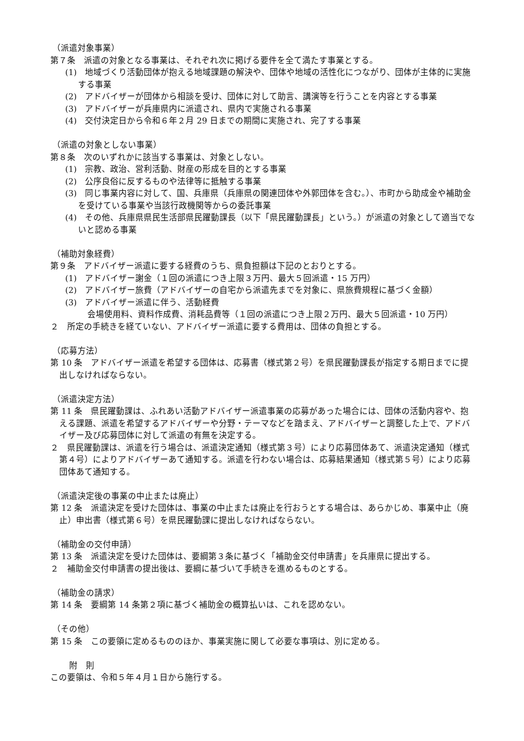（派遣対象事業）
第７条　派遣の対象となる事業は、それぞれ次に掲げる要件を全て満たす事業とする。
(1)　地域づくり活動団体が抱える地域課題の解決や、団体や地域の活性化につながり、団体が主体的に実施する事業
(2)　アドバイザーが団体から相談を受け、団体に対して助言、講演等を行うことを内容とする事業
(3)　アドバイザーが兵庫県内に派遣され、県内で実施される事業
(4)　交付決定日から令和６年２月 29 日までの期間に実施され、完了する事業
（派遣の対象としない事業）
第８条　次のいずれかに該当する事業は、対象としない。
(1)　宗教、政治、営利活動、財産の形成を目的とする事業
(2)　公序良俗に反するものや法律等に抵触する事業
(3)　同じ事業内容に対して、国、兵庫県（兵庫県の関連団体や外郭団体を含む。）、市町から助成金や補助金を受けている事業や当該行政機関等からの委託事業
(4)　その他、兵庫県県民生活部県民躍動課長（以下「県民躍動課長」という。）が派遣の対象として適当でないと認める事業
（補助対象経費）
第９条　アドバイザー派遣に要する経費のうち、県負担額は下記のとおりとする。
(1)　アドバイザー謝金（１回の派遣につき上限３万円、最大５回派遣・15 万円）
(2)　アドバイザー旅費（アドバイザーの自宅から派遣先までを対象に、県旅費規程に基づく金額）
(3)　アドバイザー派遣に伴う、活動経費
会場使用料、資料作成費、消耗品費等（１回の派遣につき上限２万円、最大５回派遣・10 万円）
２　所定の手続きを経ていない、アドバイザー派遣に要する費用は、団体の負担とする。
（応募方法）
第 10 条　アドバイザー派遣を希望する団体は、応募書（様式第２号）を県民躍動課長が指定する期日までに提出しなければならない。
（派遣決定方法）
第 11 条　県民躍動課は、ふれあい活動アドバイザー派遣事業の応募があった場合には、団体の活動内容や、抱える課題、派遣を希望するアドバイザーや分野・テーマなどを踏まえ、アドバイザーと調整した上で、アドバイザー及び応募団体に対して派遣の有無を決定する。
２　県民躍動課は、派遣を行う場合は、派遣決定通知（様式第３号）により応募団体あて、派遣決定通知（様式第４号）によりアドバイザーあて通知する。派遣を行わない場合は、応募結果通知（様式第５号）により応募団体あて通知する。
（派遣決定後の事業の中止または廃止）
第 12 条　派遣決定を受けた団体は、事業の中止または廃止を行おうとする場合は、あらかじめ、事業中止（廃止）申出書（様式第６号）を県民躍動課に提出しなければならない。
（補助金の交付申請）
第 13 条　派遣決定を受けた団体は、要綱第３条に基づく「補助金交付申請書」を兵庫県に提出する。
２　補助金交付申請書の提出後は、要綱に基づいて手続きを進めるものとする。
（補助金の請求）
第 14 条　要綱第 14 条第２項に基づく補助金の概算払いは、これを認めない。
（その他）
第 15 条　この要領に定めるもののほか、事業実施に関して必要な事項は、別に定める。
附　則
この要領は、令和５年４月１日から施行する。